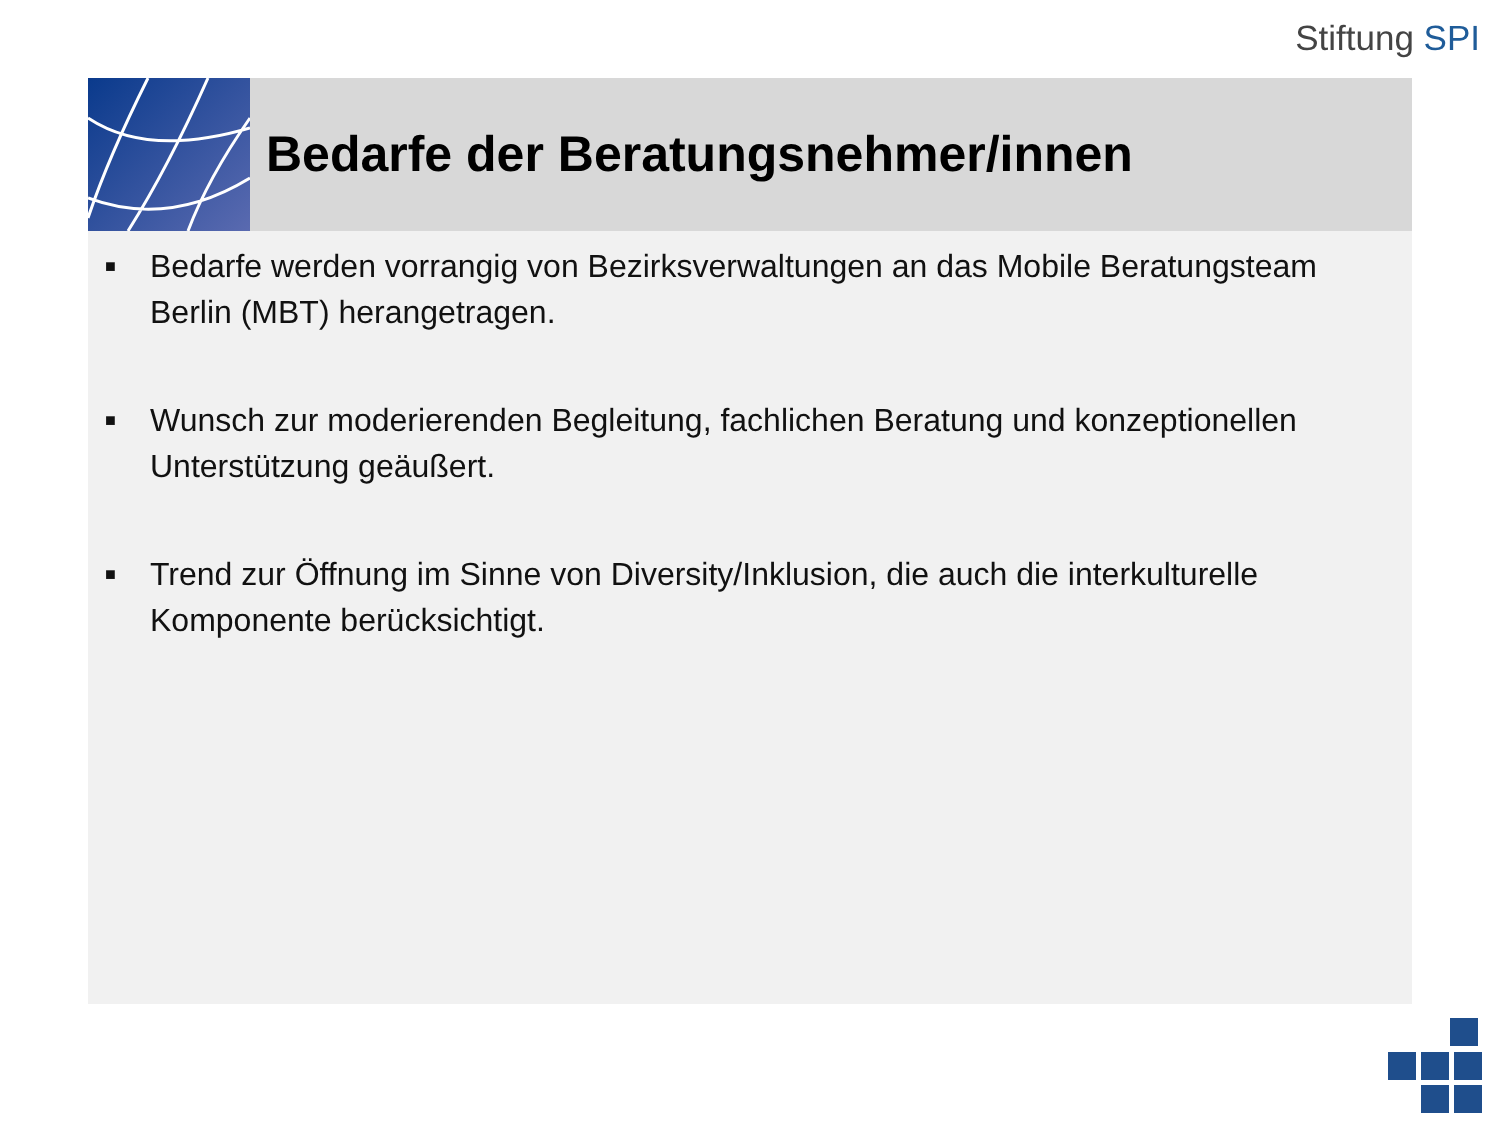Stiftung SPI
Bedarfe der Beratungsnehmer/innen
■ Bedarfe werden vorrangig von Bezirksverwaltungen an das Mobile Beratungsteam Berlin (MBT) herangetragen.
■ Wunsch zur moderierenden Begleitung, fachlichen Beratung und konzeptionellen Unterstützung geäußert.
■ Trend zur Öffnung im Sinne von Diversity/Inklusion, die auch die interkulturelle Komponente berücksichtigt.